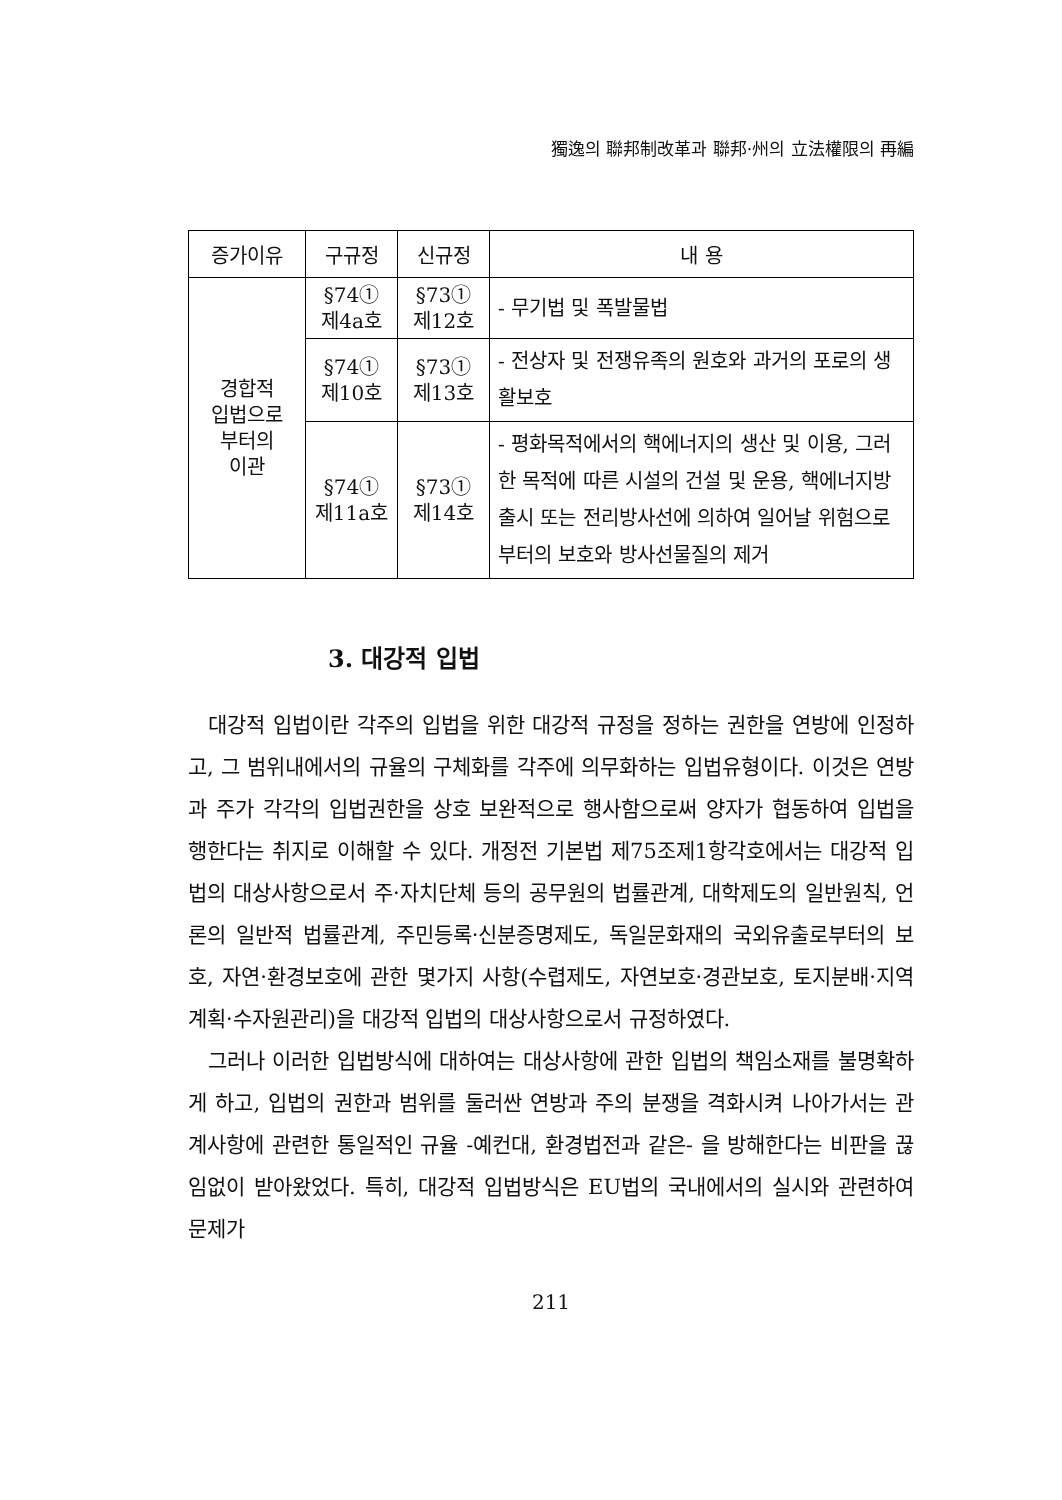獨逸의 聯邦制改革과 聯邦·州의 立法權限의 再編
| 증가이유 | 구규정 | 신규정 | 내 용 |
| --- | --- | --- | --- |
| 경합적 입법으로 부터의 이관 | §74① 제4a호 | §73① 제12호 | - 무기법 및 폭발물법 |
| | §74① 제10호 | §73① 제13호 | - 전상자 및 전쟁유족의 원호와 과거의 포로의 생활보호 |
| | §74① 제11a호 | §73① 제14호 | - 평화목적에서의 핵에너지의 생산 및 이용, 그러한 목적에 따른 시설의 건설 및 운용, 핵에너지방출시 또는 전리방사선에 의하여 일어날 위험으로부터의 보호와 방사선물질의 제거 |
3. 대강적 입법
대강적 입법이란 각주의 입법을 위한 대강적 규정을 정하는 권한을 연방에 인정하고, 그 범위내에서의 규율의 구체화를 각주에 의무화하는 입법유형이다. 이것은 연방과 주가 각각의 입법권한을 상호 보완적으로 행사함으로써 양자가 협동하여 입법을 행한다는 취지로 이해할 수 있다. 개정전 기본법 제75조제1항각호에서는 대강적 입법의 대상사항으로서 주·자치단체 등의 공무원의 법률관계, 대학제도의 일반원칙, 언론의 일반적 법률관계, 주민등록·신분증명제도, 독일문화재의 국외유출로부터의 보호, 자연·환경보호에 관한 몇가지 사항(수렵제도, 자연보호·경관보호, 토지분배·지역계획·수자원관리)을 대강적 입법의 대상사항으로서 규정하였다.
그러나 이러한 입법방식에 대하여는 대상사항에 관한 입법의 책임소재를 불명확하게 하고, 입법의 권한과 범위를 둘러싼 연방과 주의 분쟁을 격화시켜 나아가서는 관계사항에 관련한 통일적인 규율 -예컨대, 환경법전과 같은- 을 방해한다는 비판을 끊임없이 받아왔었다. 특히, 대강적 입법방식은 EU법의 국내에서의 실시와 관련하여 문제가
211